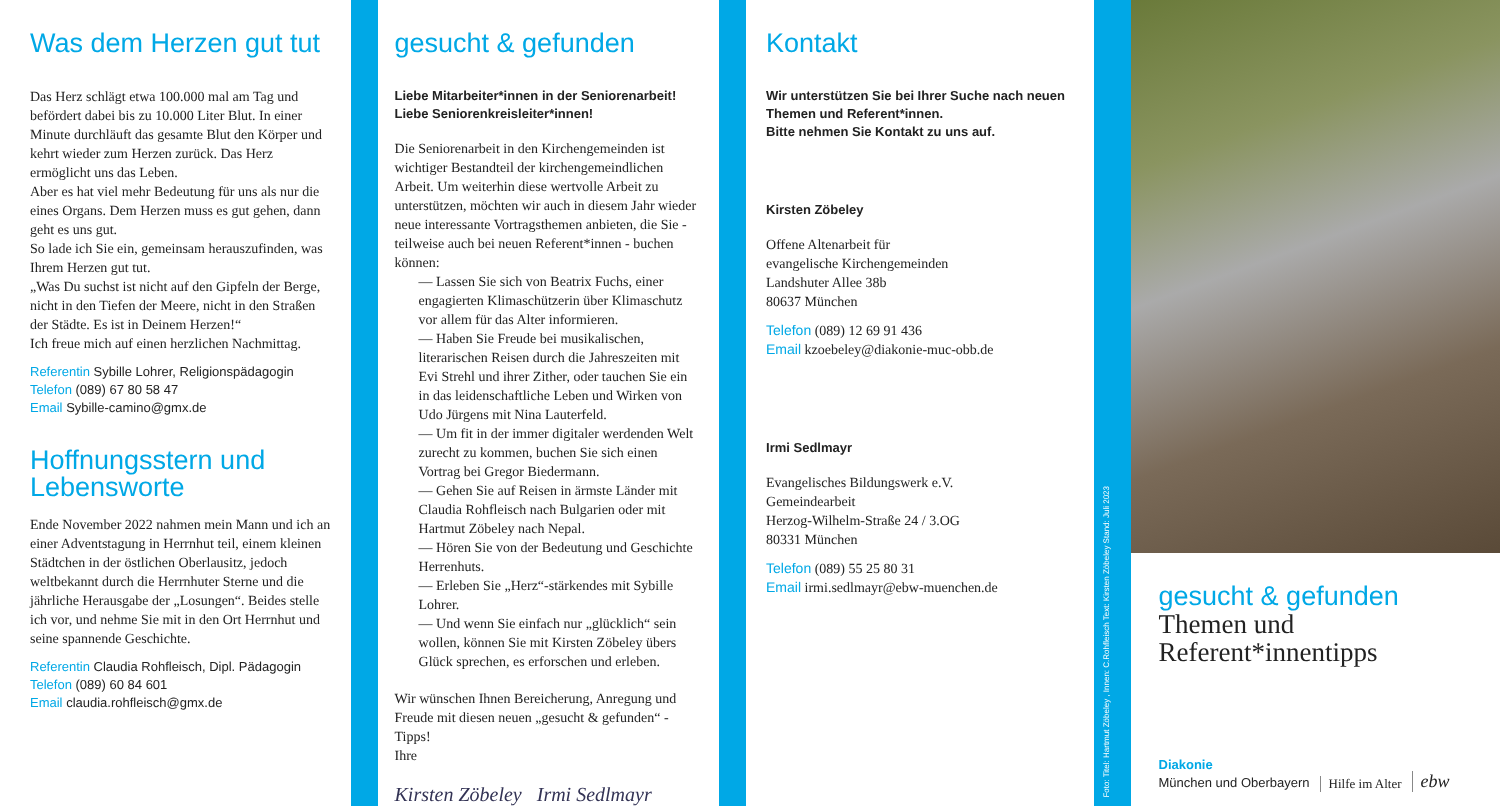Was dem Herzen gut tut
Das Herz schlägt etwa 100.000 mal am Tag und befördert dabei bis zu 10.000 Liter Blut. In einer Minute durchläuft das gesamte Blut den Körper und kehrt wieder zum Herzen zurück. Das Herz ermöglicht uns das Leben.
Aber es hat viel mehr Bedeutung für uns als nur die eines Organs. Dem Herzen muss es gut gehen, dann geht es uns gut.
So lade ich Sie ein, gemeinsam herauszufinden, was Ihrem Herzen gut tut.
„Was Du suchst ist nicht auf den Gipfeln der Berge, nicht in den Tiefen der Meere, nicht in den Straßen der Städte. Es ist in Deinem Herzen!“
Ich freue mich auf einen herzlichen Nachmittag.
Referentin Sybille Lohrer, Religionspädagogin
Telefon (089) 67 80 58 47
Email Sybille-camino@gmx.de
Hoffnungsstern und Lebensworte
Ende November 2022 nahmen mein Mann und ich an einer Adventstagung in Herrnhut teil, einem kleinen Städtchen in der östlichen Oberlausitz, jedoch weltbekannt durch die Herrnhuter Sterne und die jährliche Herausgabe der „Losungen“. Beides stelle ich vor, und nehme Sie mit in den Ort Herrnhut und seine spannende Geschichte.
Referentin Claudia Rohfleisch, Dipl. Pädagogin
Telefon (089) 60 84 601
Email claudia.rohfleisch@gmx.de
gesucht & gefunden
Liebe Mitarbeiter*innen in der Seniorenarbeit!
Liebe Seniorenkreisleiter*innen!
Die Seniorenarbeit in den Kirchengemeinden ist wichtiger Bestandteil der kirchengemeindlichen Arbeit. Um weiterhin diese wertvolle Arbeit zu unterstützen, möchten wir auch in diesem Jahr wieder neue interessante Vortragsthemen anbieten, die Sie - teilweise auch bei neuen Referent*innen - buchen können:
— Lassen Sie sich von Beatrix Fuchs, einer engagierten Klimaschützerin über Klimaschutz vor allem für das Alter informieren.
— Haben Sie Freude bei musikalischen, literarischen Reisen durch die Jahreszeiten mit Evi Strehl und ihrer Zither, oder tauchen Sie ein in das leidenschaftliche Leben und Wirken von Udo Jürgens mit Nina Lauterfeld.
— Um fit in der immer digitaler werdenden Welt zurecht zu kommen, buchen Sie sich einen Vortrag bei Gregor Biedermann.
— Gehen Sie auf Reisen in ärmste Länder mit Claudia Rohfleisch nach Bulgarien oder mit Hartmut Zöbeley nach Nepal.
— Hören Sie von der Bedeutung und Geschichte Herrenhuts.
— Erleben Sie „Herz“-stärkendes mit Sybille Lohrer.
— Und wenn Sie einfach nur „glücklich“ sein wollen, können Sie mit Kirsten Zöbeley übers Glück sprechen, es erforschen und erleben.
Wir wünschen Ihnen Bereicherung, Anregung und Freude mit diesen neuen „gesucht & gefunden“ - Tipps!
Ihre
Kirsten Zöbeley Irmi Sedlmayr
Kontakt
Wir unterstützen Sie bei Ihrer Suche nach neuen Themen und Referent*innen.
Bitte nehmen Sie Kontakt zu uns auf.
Kirsten Zöbeley
Offene Altenarbeit für
evangelische Kirchengemeinden
Landshuter Allee 38b
80637 München
Telefon (089) 12 69 91 436
Email kzoebeley@diakonie-muc-obb.de
Irmi Sedlmayr
Evangelisches Bildungswerk e.V.
Gemeindearbeit
Herzog-Wilhelm-Straße 24 / 3.OG
80331 München
Telefon (089) 55 25 80 31
Email irmi.sedlmayr@ebw-muenchen.de
Foto: Titel: Hartmut Zöbeley , Innen: C.Rohfleisch Text: Kirsten Zöbeley Stand: Juli 2023
gesucht & gefunden
Themen und
Referent*innentipps
Diakonie
München und Oberbayern
Hilfe im Alter
ebw